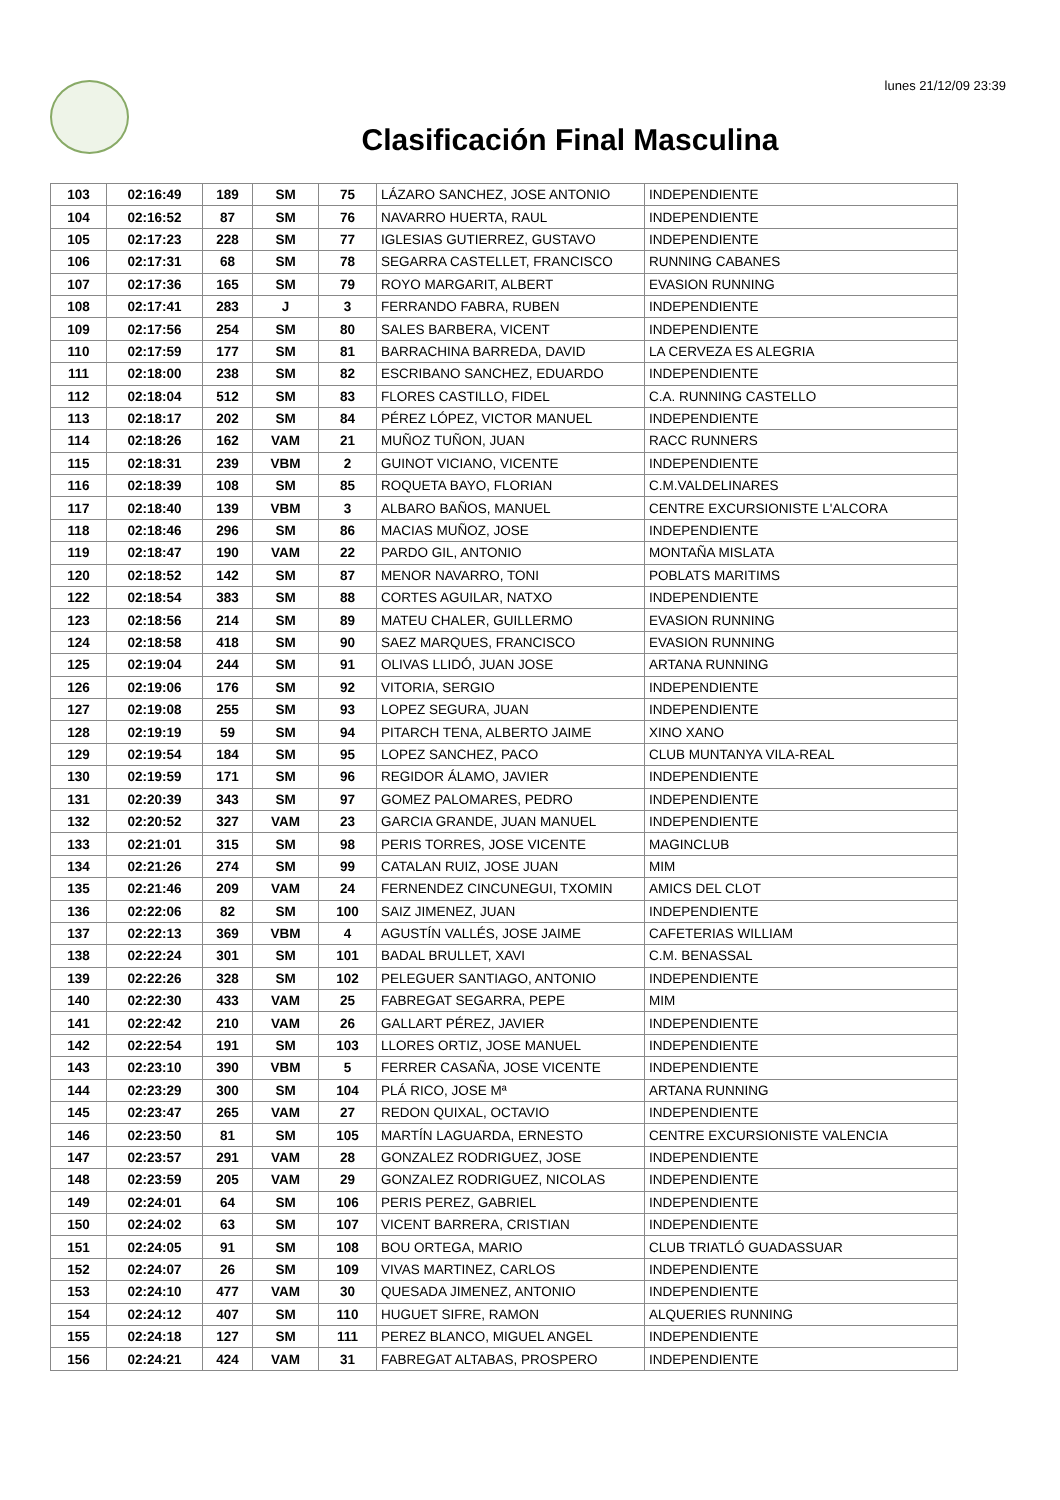lunes 21/12/09 23:39
Clasificación Final Masculina
| 103 | 02:16:49 | 189 | SM | 75 | LÁZARO SANCHEZ, JOSE ANTONIO | INDEPENDIENTE |
| 104 | 02:16:52 | 87 | SM | 76 | NAVARRO HUERTA, RAUL | INDEPENDIENTE |
| 105 | 02:17:23 | 228 | SM | 77 | IGLESIAS GUTIERREZ, GUSTAVO | INDEPENDIENTE |
| 106 | 02:17:31 | 68 | SM | 78 | SEGARRA CASTELLET, FRANCISCO | RUNNING CABANES |
| 107 | 02:17:36 | 165 | SM | 79 | ROYO MARGARIT, ALBERT | EVASION RUNNING |
| 108 | 02:17:41 | 283 | J | 3 | FERRANDO FABRA, RUBEN | INDEPENDIENTE |
| 109 | 02:17:56 | 254 | SM | 80 | SALES BARBERA, VICENT | INDEPENDIENTE |
| 110 | 02:17:59 | 177 | SM | 81 | BARRACHINA BARREDA, DAVID | LA CERVEZA ES ALEGRIA |
| 111 | 02:18:00 | 238 | SM | 82 | ESCRIBANO SANCHEZ, EDUARDO | INDEPENDIENTE |
| 112 | 02:18:04 | 512 | SM | 83 | FLORES CASTILLO, FIDEL | C.A. RUNNING CASTELLO |
| 113 | 02:18:17 | 202 | SM | 84 | PÉREZ LÓPEZ, VICTOR MANUEL | INDEPENDIENTE |
| 114 | 02:18:26 | 162 | VAM | 21 | MUÑOZ TUÑON, JUAN | RACC RUNNERS |
| 115 | 02:18:31 | 239 | VBM | 2 | GUINOT VICIANO, VICENTE | INDEPENDIENTE |
| 116 | 02:18:39 | 108 | SM | 85 | ROQUETA BAYO, FLORIAN | C.M.VALDELINARES |
| 117 | 02:18:40 | 139 | VBM | 3 | ALBARO BAÑOS, MANUEL | CENTRE EXCURSIONISTE L'ALCORA |
| 118 | 02:18:46 | 296 | SM | 86 | MACIAS MUÑOZ, JOSE | INDEPENDIENTE |
| 119 | 02:18:47 | 190 | VAM | 22 | PARDO GIL, ANTONIO | MONTAÑA MISLATA |
| 120 | 02:18:52 | 142 | SM | 87 | MENOR NAVARRO, TONI | POBLATS MARITIMS |
| 122 | 02:18:54 | 383 | SM | 88 | CORTES AGUILAR, NATXO | INDEPENDIENTE |
| 123 | 02:18:56 | 214 | SM | 89 | MATEU CHALER, GUILLERMO | EVASION RUNNING |
| 124 | 02:18:58 | 418 | SM | 90 | SAEZ MARQUES, FRANCISCO | EVASION RUNNING |
| 125 | 02:19:04 | 244 | SM | 91 | OLIVAS LLIDÓ, JUAN JOSE | ARTANA RUNNING |
| 126 | 02:19:06 | 176 | SM | 92 | VITORIA, SERGIO | INDEPENDIENTE |
| 127 | 02:19:08 | 255 | SM | 93 | LOPEZ SEGURA, JUAN | INDEPENDIENTE |
| 128 | 02:19:19 | 59 | SM | 94 | PITARCH TENA, ALBERTO JAIME | XINO XANO |
| 129 | 02:19:54 | 184 | SM | 95 | LOPEZ SANCHEZ, PACO | CLUB MUNTANYA VILA-REAL |
| 130 | 02:19:59 | 171 | SM | 96 | REGIDOR ÁLAMO, JAVIER | INDEPENDIENTE |
| 131 | 02:20:39 | 343 | SM | 97 | GOMEZ PALOMARES, PEDRO | INDEPENDIENTE |
| 132 | 02:20:52 | 327 | VAM | 23 | GARCIA GRANDE, JUAN MANUEL | INDEPENDIENTE |
| 133 | 02:21:01 | 315 | SM | 98 | PERIS TORRES, JOSE VICENTE | MAGINCLUB |
| 134 | 02:21:26 | 274 | SM | 99 | CATALAN RUIZ, JOSE JUAN | MIM |
| 135 | 02:21:46 | 209 | VAM | 24 | FERNENDEZ CINCUNEGUI, TXOMIN | AMICS DEL CLOT |
| 136 | 02:22:06 | 82 | SM | 100 | SAIZ JIMENEZ, JUAN | INDEPENDIENTE |
| 137 | 02:22:13 | 369 | VBM | 4 | AGUSTÍN VALLÉS, JOSE JAIME | CAFETERIAS WILLIAM |
| 138 | 02:22:24 | 301 | SM | 101 | BADAL BRULLET, XAVI | C.M. BENASSAL |
| 139 | 02:22:26 | 328 | SM | 102 | PELEGUER SANTIAGO, ANTONIO | INDEPENDIENTE |
| 140 | 02:22:30 | 433 | VAM | 25 | FABREGAT SEGARRA, PEPE | MIM |
| 141 | 02:22:42 | 210 | VAM | 26 | GALLART PÉREZ, JAVIER | INDEPENDIENTE |
| 142 | 02:22:54 | 191 | SM | 103 | LLORES ORTIZ, JOSE MANUEL | INDEPENDIENTE |
| 143 | 02:23:10 | 390 | VBM | 5 | FERRER CASAÑA, JOSE VICENTE | INDEPENDIENTE |
| 144 | 02:23:29 | 300 | SM | 104 | PLÁ RICO, JOSE Mª | ARTANA RUNNING |
| 145 | 02:23:47 | 265 | VAM | 27 | REDON QUIXAL, OCTAVIO | INDEPENDIENTE |
| 146 | 02:23:50 | 81 | SM | 105 | MARTÍN LAGUARDA, ERNESTO | CENTRE EXCURSIONISTE VALENCIA |
| 147 | 02:23:57 | 291 | VAM | 28 | GONZALEZ RODRIGUEZ, JOSE | INDEPENDIENTE |
| 148 | 02:23:59 | 205 | VAM | 29 | GONZALEZ RODRIGUEZ, NICOLAS | INDEPENDIENTE |
| 149 | 02:24:01 | 64 | SM | 106 | PERIS PEREZ, GABRIEL | INDEPENDIENTE |
| 150 | 02:24:02 | 63 | SM | 107 | VICENT BARRERA, CRISTIAN | INDEPENDIENTE |
| 151 | 02:24:05 | 91 | SM | 108 | BOU ORTEGA, MARIO | CLUB TRIATLÓ GUADASSUAR |
| 152 | 02:24:07 | 26 | SM | 109 | VIVAS MARTINEZ, CARLOS | INDEPENDIENTE |
| 153 | 02:24:10 | 477 | VAM | 30 | QUESADA JIMENEZ, ANTONIO | INDEPENDIENTE |
| 154 | 02:24:12 | 407 | SM | 110 | HUGUET SIFRE, RAMON | ALQUERIES RUNNING |
| 155 | 02:24:18 | 127 | SM | 111 | PEREZ BLANCO, MIGUEL ANGEL | INDEPENDIENTE |
| 156 | 02:24:21 | 424 | VAM | 31 | FABREGAT ALTABAS, PROSPERO | INDEPENDIENTE |